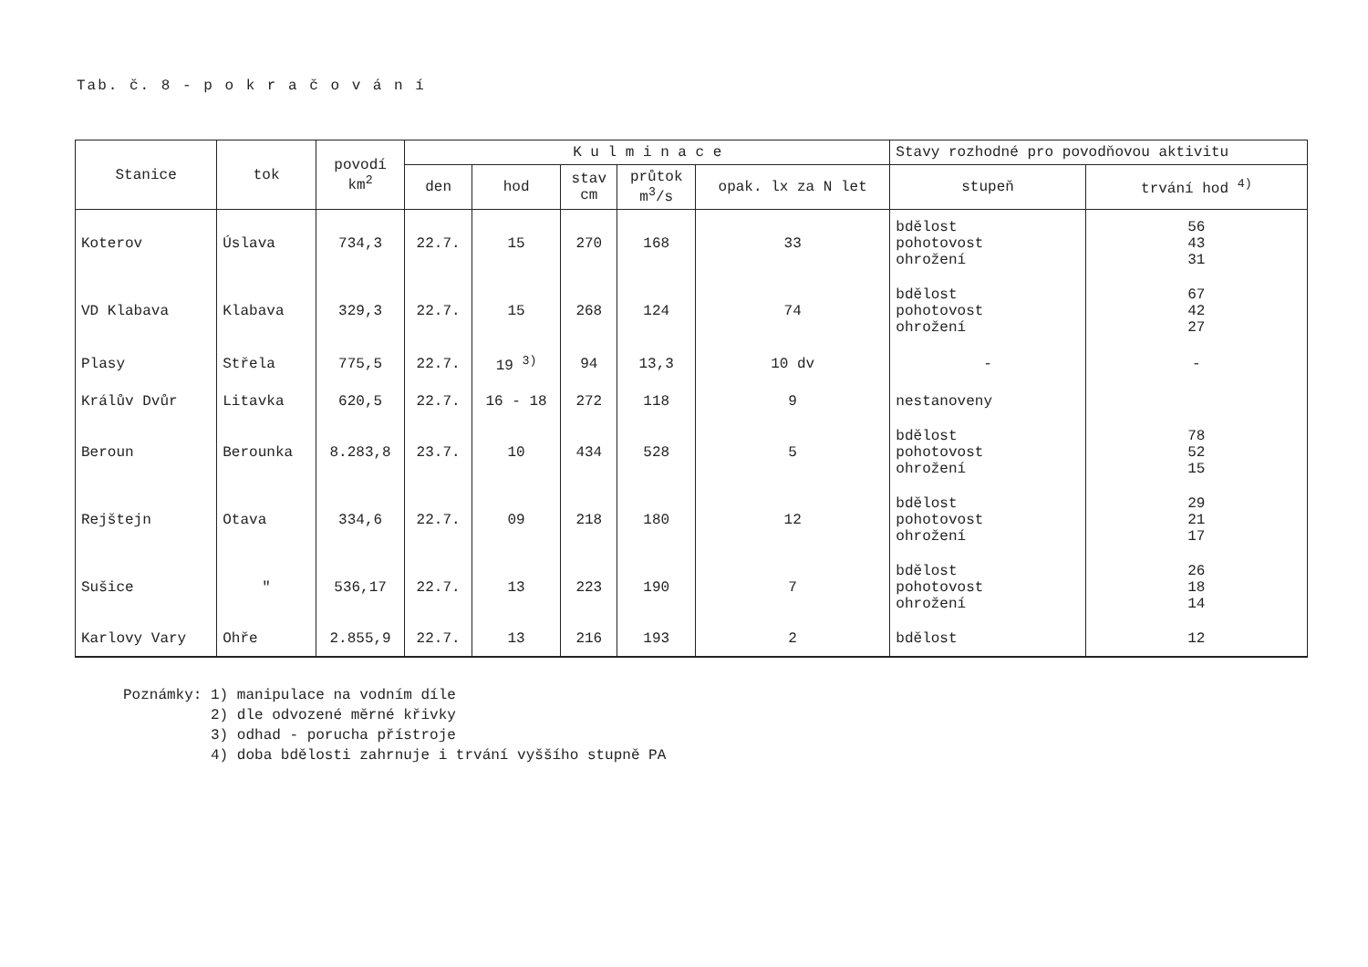Tab. č. 8 - p o k r a č o v á n í
| Stanice | tok | povodí km<sup>2</sup> | K u l m i n a c e | | | | | Stavy rozhodné pro povodňovou aktivitu | |
| --- | --- | --- | --- | --- | --- | --- | --- | --- | --- |
| | | | den | hod | stav cm | průtok m<sup>3</sup>/s | opak. lx za N let | stupeň | trvání hod <sup>4)</sup> |
| Koterov | Úslava | 734,3 | 22.7. | 15 | 270 | 168 | 33 | bdělost pohotovost ohrožení | 56 43 31 |
| VD Klabava | Klabava | 329,3 | 22.7. | 15 | 268 | 124 | 74 | bdělost pohotovost ohrožení | 67 42 27 |
| Plasy | Střela | 775,5 | 22.7. | 19 <sup>3)</sup> | 94 | 13,3 | 10 dv | - | - |
| Králův Dvůr | Litavka | 620,5 | 22.7. | 16 - 18 | 272 | 118 | 9 | nestanoveny | |
| Beroun | Berounka | 8.283,8 | 23.7. | 10 | 434 | 528 | 5 | bdělost pohotovost ohrožení | 78 52 15 |
| Rejštejn | Otava | 334,6 | 22.7. | 09 | 218 | 180 | 12 | bdělost pohotovost ohrožení | 29 21 17 |
| Sušice | " | 536,17 | 22.7. | 13 | 223 | 190 | 7 | bdělost pohotovost ohrožení | 26 18 14 |
| Karlovy Vary | Ohře | 2.855,9 | 22.7. | 13 | 216 | 193 | 2 | bdělost | 12 |
Poznámky: 1) manipulace na vodním díle 2) dle odvozené měrné křivky 3) odhad - porucha přístroje 4) doba bdělosti zahrnuje i trvání vyššího stupně PA